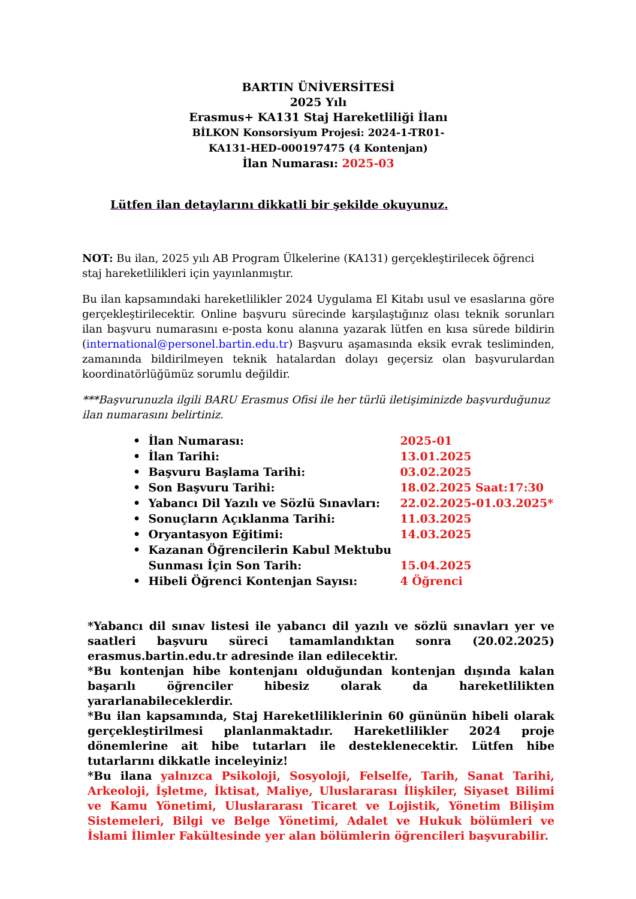BARTIN ÜNİVERSİTESİ
2025 Yılı
Erasmus+ KA131 Staj Hareketliliği İlanı
BİLKON Konsorsiyum Projesi: 2024-1-TR01-
KA131-HED-000197475 (4 Kontenjan)
İlan Numarası: 2025-03
Lütfen ilan detaylarını dikkatli bir şekilde okuyunuz.
NOT: Bu ilan, 2025 yılı AB Program Ülkelerine (KA131) gerçekleştirilecek öğrenci staj hareketlilikleri için yayınlanmıştır.
Bu ilan kapsamındaki hareketlilikler 2024 Uygulama El Kitabı usul ve esaslarına göre gerçekleştirilecektir. Online başvuru sürecinde karşılaştığınız olası teknik sorunları ilan başvuru numarasını e-posta konu alanına yazarak lütfen en kısa sürede bildirin (international@personel.bartin.edu.tr) Başvuru aşamasında eksik evrak tesliminden, zamanında bildirilmeyen teknik hatalardan dolayı geçersiz olan başvurulardan koordinatörlüğümüz sorumlu değildir.
***Başvurunuzla ilgili BARU Erasmus Ofisi ile her türlü iletişiminizde başvurduğunuz ilan numarasını belirtiniz.
• İlan Numarası: 2025-01
• İlan Tarihi: 13.01.2025
• Başvuru Başlama Tarihi: 03.02.2025
• Son Başvuru Tarihi: 18.02.2025 Saat:17:30
• Yabancı Dil Yazılı ve Sözlü Sınavları: 22.02.2025-01.03.2025*
• Sonuçların Açıklanma Tarihi: 11.03.2025
• Oryantasyon Eğitimi: 14.03.2025
• Kazanan Öğrencilerin Kabul Mektubu
Sunması İçin Son Tarih:
15.04.2025
• Hibeli Öğrenci Kontenjan Sayısı: 4 Öğrenci
*Yabancı dil sınav listesi ile yabancı dil yazılı ve sözlü sınavları yer ve saatleri başvuru süreci tamamlandıktan sonra (20.02.2025) erasmus.bartin.edu.tr adresinde ilan edilecektir.
*Bu kontenjan hibe kontenjanı olduğundan kontenjan dışında kalan başarılı öğrenciler hibesiz olarak da hareketlilikten yararlanabileceklerdir.
*Bu ilan kapsamında, Staj Hareketliliklerinin 60 gününün hibeli olarak gerçekleştirilmesi planlanmaktadır. Hareketlilikler 2024 proje dönemlerine ait hibe tutarları ile desteklenecektir. Lütfen hibe tutarlarını dikkatle inceleyiniz!
*Bu ilana yalnızca Psikoloji, Sosyoloji, Felselfe, Tarih, Sanat Tarihi, Arkeoloji, İşletme, İktisat, Maliye, Uluslararası İlişkiler, Siyaset Bilimi ve Kamu Yönetimi, Uluslararası Ticaret ve Lojistik, Yönetim Bilişim Sistemeleri, Bilgi ve Belge Yönetimi, Adalet ve Hukuk bölümleri ve İslami İlimler Fakültesinde yer alan bölümlerin öğrencileri başvurabilir.